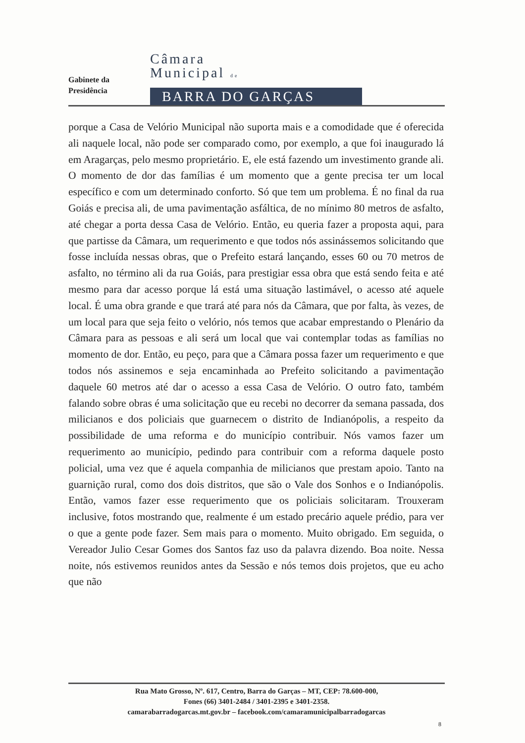Gabinete da
Presidência
Câmara
Municipal de
BARRA DO GARÇAS
porque a Casa de Velório Municipal não suporta mais e a comodidade que é oferecida ali naquele local, não pode ser comparado como, por exemplo, a que foi inaugurado lá em Aragarças, pelo mesmo proprietário. E, ele está fazendo um investimento grande ali. O momento de dor das famílias é um momento que a gente precisa ter um local específico e com um determinado conforto. Só que tem um problema. É no final da rua Goiás e precisa ali, de uma pavimentação asfáltica, de no mínimo 80 metros de asfalto, até chegar a porta dessa Casa de Velório. Então, eu queria fazer a proposta aqui, para que partisse da Câmara, um requerimento e que todos nós assinássemos solicitando que fosse incluída nessas obras, que o Prefeito estará lançando, esses 60 ou 70 metros de asfalto, no término ali da rua Goiás, para prestigiar essa obra que está sendo feita e até mesmo para dar acesso porque lá está uma situação lastimável, o acesso até aquele local. É uma obra grande e que trará até para nós da Câmara, que por falta, às vezes, de um local para que seja feito o velório, nós temos que acabar emprestando o Plenário da Câmara para as pessoas e ali será um local que vai contemplar todas as famílias no momento de dor. Então, eu peço, para que a Câmara possa fazer um requerimento e que todos nós assinemos e seja encaminhada ao Prefeito solicitando a pavimentação daquele 60 metros até dar o acesso a essa Casa de Velório. O outro fato, também falando sobre obras é uma solicitação que eu recebi no decorrer da semana passada, dos milicianos e dos policiais que guarnecem o distrito de Indianópolis, a respeito da possibilidade de uma reforma e do município contribuir. Nós vamos fazer um requerimento ao município, pedindo para contribuir com a reforma daquele posto policial, uma vez que é aquela companhia de milicianos que prestam apoio. Tanto na guarnição rural, como dos dois distritos, que são o Vale dos Sonhos e o Indianópolis. Então, vamos fazer esse requerimento que os policiais solicitaram. Trouxeram inclusive, fotos mostrando que, realmente é um estado precário aquele prédio, para ver o que a gente pode fazer. Sem mais para o momento. Muito obrigado. Em seguida, o Vereador Julio Cesar Gomes dos Santos faz uso da palavra dizendo. Boa noite. Nessa noite, nós estivemos reunidos antes da Sessão e nós temos dois projetos, que eu acho que não
Rua Mato Grosso, Nº. 617, Centro, Barra do Garças – MT, CEP: 78.600-000,
Fones (66) 3401-2484 / 3401-2395 e 3401-2358.
camarabarradogarcas.mt.gov.br – facebook.com/camaramunicipalbarradogarcas
8